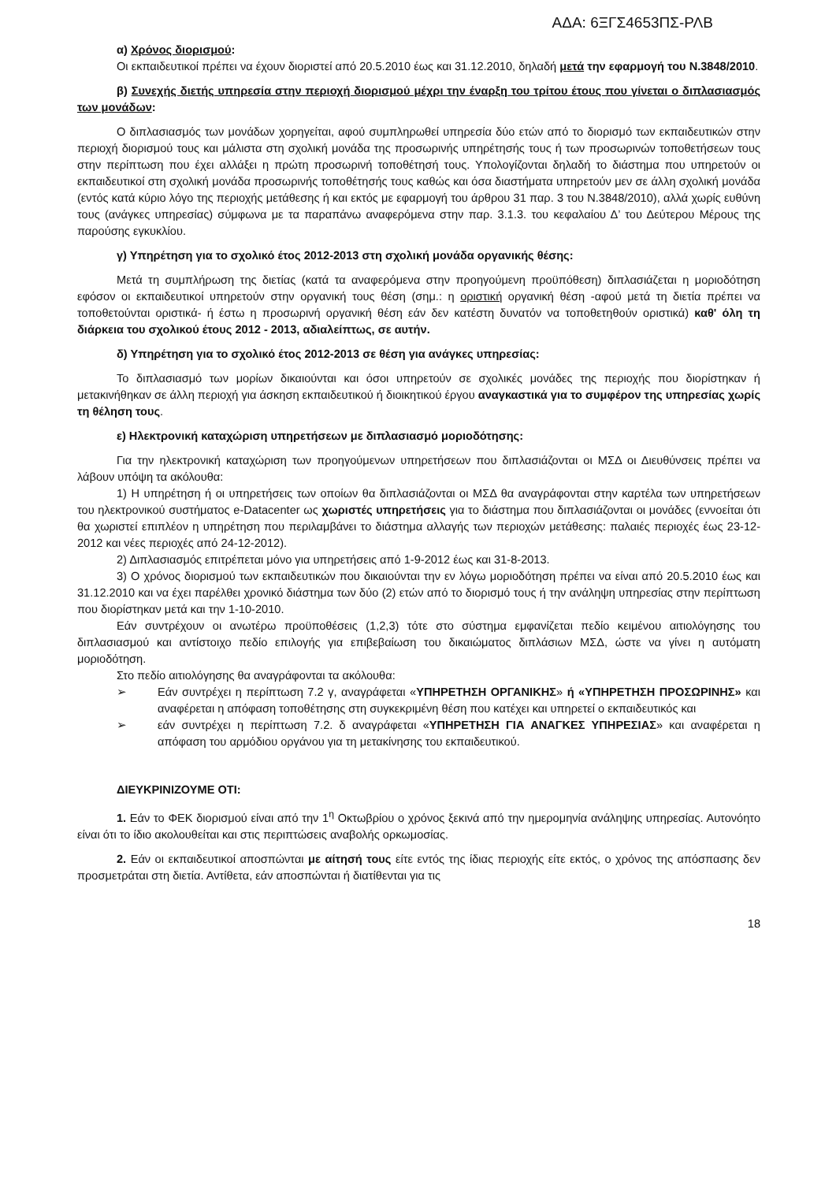ΑΔΑ: 6ΞΓΣ4653ΠΣ-ΡΛΒ
α) Χρόνος διορισμού:
Οι εκπαιδευτικοί πρέπει να έχουν διοριστεί από 20.5.2010 έως και 31.12.2010, δηλαδή μετά την εφαρμογή του Ν.3848/2010.
β) Συνεχής διετής υπηρεσία στην περιοχή διορισμού μέχρι την έναρξη του τρίτου έτους που γίνεται ο διπλασιασμός των μονάδων:
Ο διπλασιασμός των μονάδων χορηγείται, αφού συμπληρωθεί υπηρεσία δύο ετών από το διορισμό των εκπαιδευτικών στην περιοχή διορισμού τους και μάλιστα στη σχολική μονάδα της προσωρινής υπηρέτησής τους ή των προσωρινών τοποθετήσεων τους στην περίπτωση που έχει αλλάξει η πρώτη προσωρινή τοποθέτησή τους. Υπολογίζονται δηλαδή το διάστημα που υπηρετούν οι εκπαιδευτικοί στη σχολική μονάδα προσωρινής τοποθέτησής τους καθώς και όσα διαστήματα υπηρετούν μεν σε άλλη σχολική μονάδα (εντός κατά κύριο λόγο της περιοχής μετάθεσης ή και εκτός με εφαρμογή του άρθρου 31 παρ. 3 του Ν.3848/2010), αλλά χωρίς ευθύνη τους (ανάγκες υπηρεσίας) σύμφωνα με τα παραπάνω αναφερόμενα στην παρ. 3.1.3. του κεφαλαίου Δ’ του Δεύτερου Μέρους της παρούσης εγκυκλίου.
γ) Υπηρέτηση για το σχολικό έτος 2012-2013 στη σχολική μονάδα οργανικής θέσης:
Μετά τη συμπλήρωση της διετίας (κατά τα αναφερόμενα στην προηγούμενη προϋπόθεση) διπλασιάζεται η μοριοδότηση εφόσον οι εκπαιδευτικοί υπηρετούν στην οργανική τους θέση (σημ.: η οριστική οργανική θέση -αφού μετά τη διετία πρέπει να τοποθετούνται οριστικά- ή έστω η προσωρινή οργανική θέση εάν δεν κατέστη δυνατόν να τοποθετηθούν οριστικά) καθ' όλη τη διάρκεια του σχολικού έτους 2012 - 2013, αδιαλείπτως, σε αυτήν.
δ) Υπηρέτηση για το σχολικό έτος 2012-2013 σε θέση για ανάγκες υπηρεσίας:
Το διπλασιασμό των μορίων δικαιούνται και όσοι υπηρετούν σε σχολικές μονάδες της περιοχής που διορίστηκαν ή μετακινήθηκαν σε άλλη περιοχή για άσκηση εκπαιδευτικού ή διοικητικού έργου αναγκαστικά για το συμφέρον της υπηρεσίας χωρίς τη θέληση τους.
ε) Ηλεκτρονική καταχώριση υπηρετήσεων με διπλασιασμό μοριοδότησης:
Για την ηλεκτρονική καταχώριση των προηγούμενων υπηρετήσεων που διπλασιάζονται οι ΜΣΔ οι Διευθύνσεις πρέπει να λάβουν υπόψη τα ακόλουθα:
1) Η υπηρέτηση ή οι υπηρετήσεις των οποίων θα διπλασιάζονται οι ΜΣΔ θα αναγράφονται στην καρτέλα των υπηρετήσεων του ηλεκτρονικού συστήματος e-Datacenter ως χωριστές υπηρετήσεις για το διάστημα που διπλασιάζονται οι μονάδες (εννοείται ότι θα χωριστεί επιπλέον η υπηρέτηση που περιλαμβάνει το διάστημα αλλαγής των περιοχών μετάθεσης: παλαιές περιοχές έως 23-12-2012 και νέες περιοχές από 24-12-2012).
2) Διπλασιασμός επιτρέπεται μόνο για υπηρετήσεις από 1-9-2012 έως και 31-8-2013.
3) Ο χρόνος διορισμού των εκπαιδευτικών που δικαιούνται την εν λόγω μοριοδότηση πρέπει να είναι από 20.5.2010 έως και 31.12.2010 και να έχει παρέλθει χρονικό διάστημα των δύο (2) ετών από το διορισμό τους ή την ανάληψη υπηρεσίας στην περίπτωση που διορίστηκαν μετά και την 1-10-2010.
Εάν συντρέχουν οι ανωτέρω προϋποθέσεις (1,2,3) τότε στο σύστημα εμφανίζεται πεδίο κειμένου αιτιολόγησης του διπλασιασμού και αντίστοιχο πεδίο επιλογής για επιβεβαίωση του δικαιώματος διπλάσιων ΜΣΔ, ώστε να γίνει η αυτόματη μοριοδότηση.
Στο πεδίο αιτιολόγησης θα αναγράφονται τα ακόλουθα:
➢ Εάν συντρέχει η περίπτωση 7.2 γ, αναγράφεται «ΥΠΗΡΕΤΗΣΗ ΟΡΓΑΝΙΚΗΣ» ή «ΥΠΗΡΕΤΗΣΗ ΠΡΟΣΩΡΙΝΗΣ» και αναφέρεται η απόφαση τοποθέτησης στη συγκεκριμένη θέση που κατέχει και υπηρετεί ο εκπαιδευτικός και
➢ εάν συντρέχει η περίπτωση 7.2. δ αναγράφεται «ΥΠΗΡΕΤΗΣΗ ΓΙΑ ΑΝΑΓΚΕΣ ΥΠΗΡΕΣΙΑΣ» και αναφέρεται η απόφαση του αρμόδιου οργάνου για τη μετακίνησης του εκπαιδευτικού.
ΔΙΕΥΚΡΙΝΙΖΟΥΜΕ ΟΤΙ:
1. Εάν το ΦΕΚ διορισμού είναι από την 1<sup>η</sup> Οκτωβρίου ο χρόνος ξεκινά από την ημερομηνία ανάληψης υπηρεσίας. Αυτονόητο είναι ότι το ίδιο ακολουθείται και στις περιπτώσεις αναβολής ορκωμοσίας.
2. Εάν οι εκπαιδευτικοί αποσπώνται με αίτησή τους είτε εντός της ίδιας περιοχής είτε εκτός, ο χρόνος της απόσπασης δεν προσμετράται στη διετία. Αντίθετα, εάν αποσπώνται ή διατίθενται για τις
18